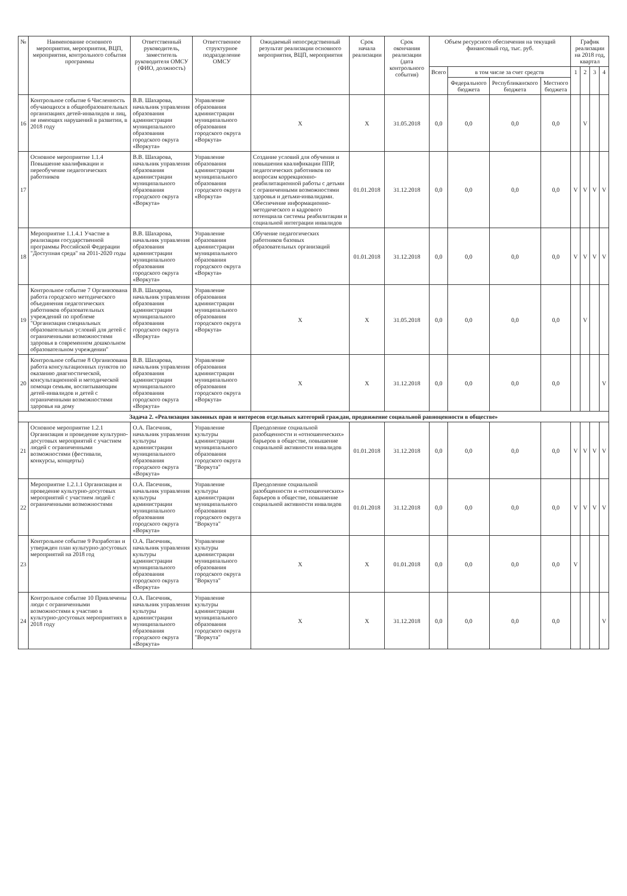| № | Наименование основного мероприятия, мероприятия, ВЦП, мероприятия, контрольного события программы | Ответственный руководитель, заместитель руководителя ОМСУ (ФИО, должность) | Ответственное структурное подразделение ОМСУ | Ожидаемый непосредственный результат реализации основного мероприятия, ВЦП, мероприятия | Срок начала реализации | Срок окончания реализации (дата контрольного события) | Объем ресурсного обеспечения на текущий финансовый год, тыс. руб. | | | | График реализации на 2018 год, квартал | | | |
| --- | --- | --- | --- | --- | --- | --- | --- | --- | --- | --- | --- | --- | --- | --- |
| | | | | | | | Всего | в том числе за счет средств | | | 1 | 2 | 3 | 4 |
| | | | | | | | | Федерального бюджета | Республиканского бюджета | Местного бюджета | | | | |
| 16 | Контрольное событие 6 Численность обучающихся в общеобразовательных организациях детей-инвалидов и лиц, не имеющих нарушений в развитии, в 2018 году | В.В. Шахарова, начальник управления образования администрации муниципального образования городского округа «Воркута» | Управление образования администрации муниципального образования городского округа «Воркута» | X | X | 31.05.2018 | 0,0 | 0,0 | 0,0 | 0,0 | | V | | |
| 17 | Основное мероприятие 1.1.4 Повышение квалификации и переобучение педагогических работников | В.В. Шахарова, начальник управления образования администрации муниципального образования городского округа «Воркута» | Управление образования администрации муниципального образования городского округа «Воркута» | Создание условий для обучения и повышения квалификации ППР, педагогических работников по вопросам коррекционно-реабилитационной работы с детьми с ограниченными возможностями здоровья и детьми-инвалидами. Обеспечение информационно-методического и кадрового потенциала системы реабилитации и социальной интеграции инвалидов | 01.01.2018 | 31.12.2018 | 0,0 | 0,0 | 0,0 | 0,0 | V | V | V | V |
| 18 | Мероприятие 1.1.4.1 Участие в реализации государственной программы Российской Федерации "Доступная среда" на 2011-2020 годы | В.В. Шахарова, начальник управления образования администрации муниципального образования городского округа «Воркута» | Управление образования администрации муниципального образования городского округа «Воркута» | Обучение педагогических работников базовых образовательных организаций | 01.01.2018 | 31.12.2018 | 0,0 | 0,0 | 0,0 | 0,0 | V | V | V | V |
| 19 | Контрольное событие 7 Организована работа городского методического объединения педагогических работников образовательных учреждений по проблеме "Организация специальных образовательных условий для детей с ограниченными возможностями здоровья в современном дошкольном образовательном учреждении" | В.В. Шахарова, начальник управления образования администрации муниципального образования городского округа «Воркута» | Управление образования администрации муниципального образования городского округа «Воркута» | X | X | 31.05.2018 | 0,0 | 0,0 | 0,0 | 0,0 | | V | | |
| 20 | Контрольное событие 8 Организована работа консультационных пунктов по оказанию диагностической, консультационной и методической помощи семьям, воспитывающим детей-инвалидов и детей с ограниченными возможностями здоровья на дому | В.В. Шахарова, начальник управления образования администрации муниципального образования городского округа «Воркута» | Управление образования администрации муниципального образования городского округа «Воркута» | X | X | 31.12.2018 | 0,0 | 0,0 | 0,0 | 0,0 | | | | V |
| Задача 2. «Реализация законных прав и интересов отдельных категорий граждан, продвижение социальной равноценности в обществе» | | | | | | | | | | | | | | |
| 21 | Основное мероприятие 1.2.1 Организация и проведение культурно-досуговых мероприятий с участием людей с ограниченными возможностями (фестивали, конкурсы, концерты) | О.А. Пасечник, начальник управления культуры администрации муниципального образования городского округа «Воркута» | Управление культуры администрации муниципального образования городского округа "Воркута" | Преодоление социальной разобщенности и «отношенческих» барьеров в обществе, повышение социальной активности инвалидов | 01.01.2018 | 31.12.2018 | 0,0 | 0,0 | 0,0 | 0,0 | V | V | V | V |
| 22 | Мероприятие 1.2.1.1 Организация и проведение культурно-досуговых мероприятий с участием людей с ограниченными возможностями | О.А. Пасечник, начальник управления культуры администрации муниципального образования городского округа «Воркута» | Управление культуры администрации муниципального образования городского округа "Воркута" | Преодоление социальной разобщенности и «отношенческих» барьеров в обществе, повышение социальной активности инвалидов | 01.01.2018 | 31.12.2018 | 0,0 | 0,0 | 0,0 | 0,0 | V | V | V | V |
| 23 | Контрольное событие 9 Разработан и утвержден план культурно-досуговых мероприятий на 2018 год | О.А. Пасечник, начальник управления культуры администрации муниципального образования городского округа «Воркута» | Управление культуры администрации муниципального образования городского округа "Воркута" | X | X | 01.01.2018 | 0,0 | 0,0 | 0,0 | 0,0 | V | | | |
| 24 | Контрольное событие 10 Привлечены люди с ограниченными возможностями к участию в культурно-досуговых мероприятиях в 2018 году | О.А. Пасечник, начальник управления культуры администрации муниципального образования городского округа «Воркута» | Управление культуры администрации муниципального образования городского округа "Воркута" | X | X | 31.12.2018 | 0,0 | 0,0 | 0,0 | 0,0 | | | | V |